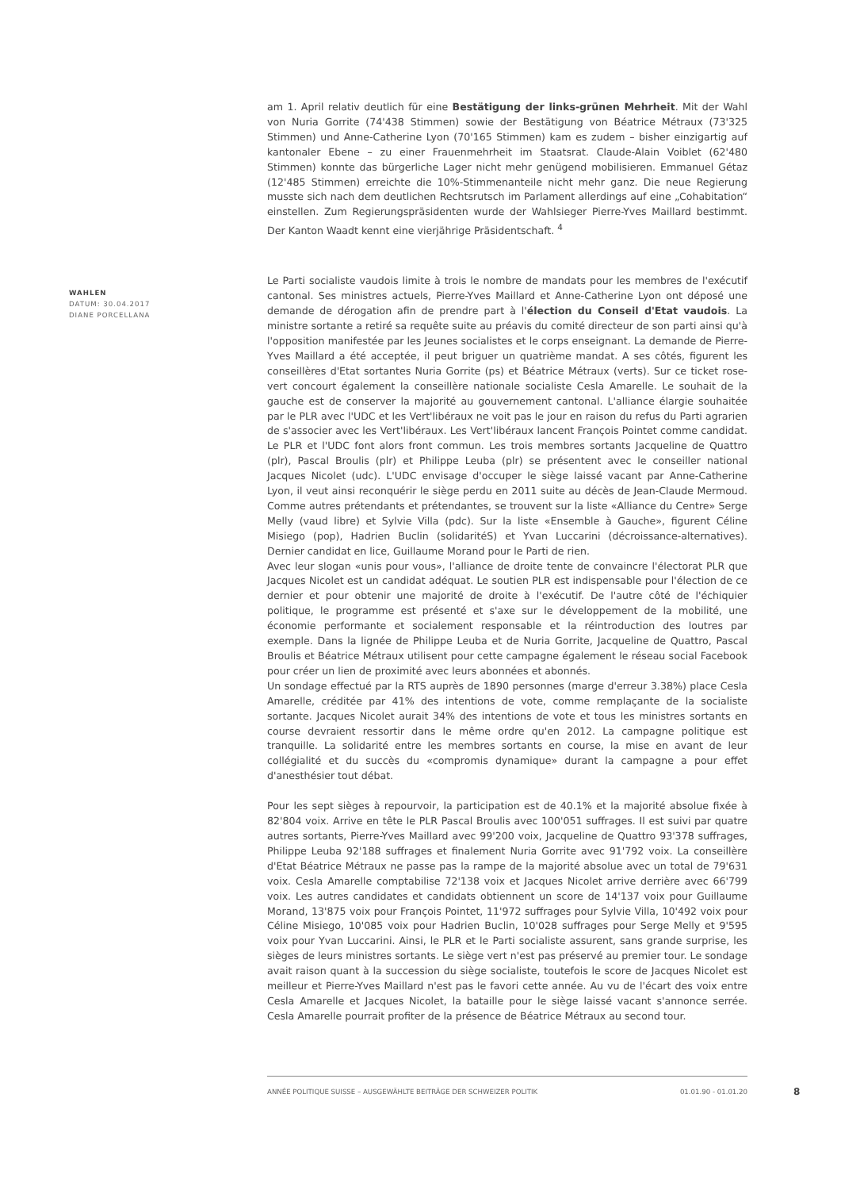am 1. April relativ deutlich für eine Bestätigung der links-grünen Mehrheit. Mit der Wahl von Nuria Gorrite (74'438 Stimmen) sowie der Bestätigung von Béatrice Métraux (73'325 Stimmen) und Anne-Catherine Lyon (70'165 Stimmen) kam es zudem – bisher einzigartig auf kantonaler Ebene – zu einer Frauenmehrheit im Staatsrat. Claude-Alain Voiblet (62'480 Stimmen) konnte das bürgerliche Lager nicht mehr genügend mobilisieren. Emmanuel Gétaz (12'485 Stimmen) erreichte die 10%-Stimmenanteile nicht mehr ganz. Die neue Regierung musste sich nach dem deutlichen Rechtsrutsch im Parlament allerdings auf eine „Cohabitation“ einstellen. Zum Regierungspräsidenten wurde der Wahlsieger Pierre-Yves Maillard bestimmt. Der Kanton Waadt kennt eine vierjährige Präsidentschaft. <sup>4</sup>
Le Parti socialiste vaudois limite à trois le nombre de mandats pour les membres de l'exécutif cantonal. Ses ministres actuels, Pierre-Yves Maillard et Anne-Catherine Lyon ont déposé une demande de dérogation afin de prendre part à l'élection du Conseil d'Etat vaudois. La ministre sortante a retiré sa requête suite au préavis du comité directeur de son parti ainsi qu'à l'opposition manifestée par les Jeunes socialistes et le corps enseignant. La demande de Pierre-Yves Maillard a été acceptée, il peut briguer un quatrième mandat. A ses côtés, figurent les conseillères d'Etat sortantes Nuria Gorrite (ps) et Béatrice Métraux (verts). Sur ce ticket rose-vert concourt également la conseillère nationale socialiste Cesla Amarelle. Le souhait de la gauche est de conserver la majorité au gouvernement cantonal. L'alliance élargie souhaitée par le PLR avec l'UDC et les Vert'libéraux ne voit pas le jour en raison du refus du Parti agrarien de s'associer avec les Vert'libéraux. Les Vert'libéraux lancent François Pointet comme candidat. Le PLR et l'UDC font alors front commun. Les trois membres sortants Jacqueline de Quattro (plr), Pascal Broulis (plr) et Philippe Leuba (plr) se présentent avec le conseiller national Jacques Nicolet (udc). L'UDC envisage d'occuper le siège laissé vacant par Anne-Catherine Lyon, il veut ainsi reconquérir le siège perdu en 2011 suite au décès de Jean-Claude Mermoud. Comme autres prétendants et prétendantes, se trouvent sur la liste «Alliance du Centre» Serge Melly (vaud libre) et Sylvie Villa (pdc). Sur la liste «Ensemble à Gauche», figurent Céline Misiego (pop), Hadrien Buclin (solidaritéS) et Yvan Luccarini (décroissance-alternatives). Dernier candidat en lice, Guillaume Morand pour le Parti de rien.
Avec leur slogan «unis pour vous», l'alliance de droite tente de convaincre l'électorat PLR que Jacques Nicolet est un candidat adéquat. Le soutien PLR est indispensable pour l'élection de ce dernier et pour obtenir une majorité de droite à l'exécutif. De l'autre côté de l'échiquier politique, le programme est présenté et s'axe sur le développement de la mobilité, une économie performante et socialement responsable et la réintroduction des loutres par exemple. Dans la lignée de Philippe Leuba et de Nuria Gorrite, Jacqueline de Quattro, Pascal Broulis et Béatrice Métraux utilisent pour cette campagne également le réseau social Facebook pour créer un lien de proximité avec leurs abonnées et abonnés.
Un sondage effectué par la RTS auprès de 1890 personnes (marge d'erreur 3.38%) place Cesla Amarelle, créditée par 41% des intentions de vote, comme remplaçante de la socialiste sortante. Jacques Nicolet aurait 34% des intentions de vote et tous les ministres sortants en course devraient ressortir dans le même ordre qu'en 2012. La campagne politique est tranquille. La solidarité entre les membres sortants en course, la mise en avant de leur collégialité et du succès du «compromis dynamique» durant la campagne a pour effet d'anesthésier tout débat.
Pour les sept sièges à repourvoir, la participation est de 40.1% et la majorité absolue fixée à 82'804 voix. Arrive en tête le PLR Pascal Broulis avec 100'051 suffrages. Il est suivi par quatre autres sortants, Pierre-Yves Maillard avec 99'200 voix, Jacqueline de Quattro 93'378 suffrages, Philippe Leuba 92'188 suffrages et finalement Nuria Gorrite avec 91'792 voix. La conseillère d'Etat Béatrice Métraux ne passe pas la rampe de la majorité absolue avec un total de 79'631 voix. Cesla Amarelle comptabilise 72'138 voix et Jacques Nicolet arrive derrière avec 66'799 voix. Les autres candidates et candidats obtiennent un score de 14'137 voix pour Guillaume Morand, 13'875 voix pour François Pointet, 11'972 suffrages pour Sylvie Villa, 10'492 voix pour Céline Misiego, 10'085 voix pour Hadrien Buclin, 10'028 suffrages pour Serge Melly et 9'595 voix pour Yvan Luccarini. Ainsi, le PLR et le Parti socialiste assurent, sans grande surprise, les sièges de leurs ministres sortants. Le siège vert n'est pas préservé au premier tour. Le sondage avait raison quant à la succession du siège socialiste, toutefois le score de Jacques Nicolet est meilleur et Pierre-Yves Maillard n'est pas le favori cette année. Au vu de l'écart des voix entre Cesla Amarelle et Jacques Nicolet, la bataille pour le siège laissé vacant s'annonce serrée. Cesla Amarelle pourrait profiter de la présence de Béatrice Métraux au second tour.
WAHLEN
DATUM: 30.04.2017
DIANE PORCELLANA
ANNÉE POLITIQUE SUISSE – AUSGEWÄHLTE BEITRÄGE DER SCHWEIZER POLITIK 01.01.90 - 01.01.20
8